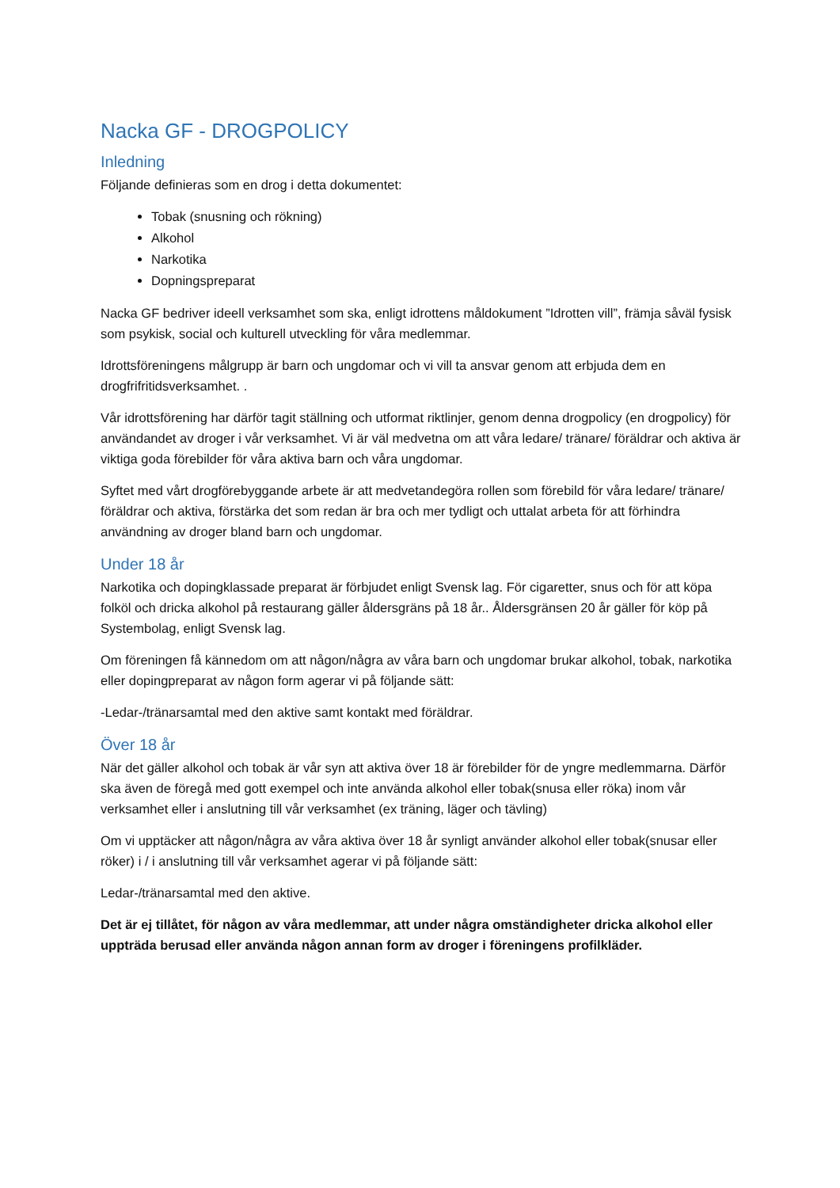Nacka GF - DROGPOLICY
Inledning
Följande definieras som en drog i detta dokumentet:
Tobak (snusning och rökning)
Alkohol
Narkotika
Dopningspreparat
Nacka GF bedriver ideell verksamhet som ska, enligt idrottens måldokument ”Idrotten vill”, främja såväl fysisk som psykisk, social och kulturell utveckling för våra medlemmar.
Idrottsföreningens målgrupp är barn och ungdomar och vi vill ta ansvar genom att erbjuda dem en drogfrifritidsverksamhet. .
Vår idrottsförening har därför tagit ställning och utformat riktlinjer, genom denna drogpolicy (en drogpolicy) för användandet av droger i vår verksamhet. Vi är väl medvetna om att våra ledare/ tränare/ föräldrar och aktiva är viktiga goda förebilder för våra aktiva barn och våra ungdomar.
Syftet med vårt drogförebyggande arbete är att medvetandegöra rollen som förebild för våra ledare/ tränare/ föräldrar och aktiva, förstärka det som redan är bra och mer tydligt och uttalat arbeta för att förhindra användning av droger bland barn och ungdomar.
Under 18 år
Narkotika och dopingklassade preparat är förbjudet enligt Svensk lag. För cigaretter, snus och för att köpa folköl och dricka alkohol på restaurang gäller åldersgräns på 18 år.. Åldersgränsen 20 år gäller för köp på Systembolag, enligt Svensk lag.
Om föreningen få kännedom om att någon/några av våra barn och ungdomar brukar alkohol, tobak, narkotika eller dopingpreparat av någon form agerar vi på följande sätt:
-Ledar-/tränarsamtal med den aktive samt kontakt med föräldrar.
Över 18 år
När det gäller alkohol och tobak är vår syn att aktiva över 18 är förebilder för de yngre medlemmarna. Därför ska även de föregå med gott exempel och inte använda alkohol eller tobak(snusa eller röka) inom vår verksamhet eller i anslutning till vår verksamhet (ex träning, läger och tävling)
Om vi upptäcker att någon/några av våra aktiva över 18 år synligt använder alkohol eller tobak(snusar eller röker) i / i anslutning till vår verksamhet agerar vi på följande sätt:
Ledar-/tränarsamtal med den aktive.
Det är ej tillåtet, för någon av våra medlemmar, att under några omständigheter dricka alkohol eller uppträda berusad eller använda någon annan form av droger i föreningens profilkläder.